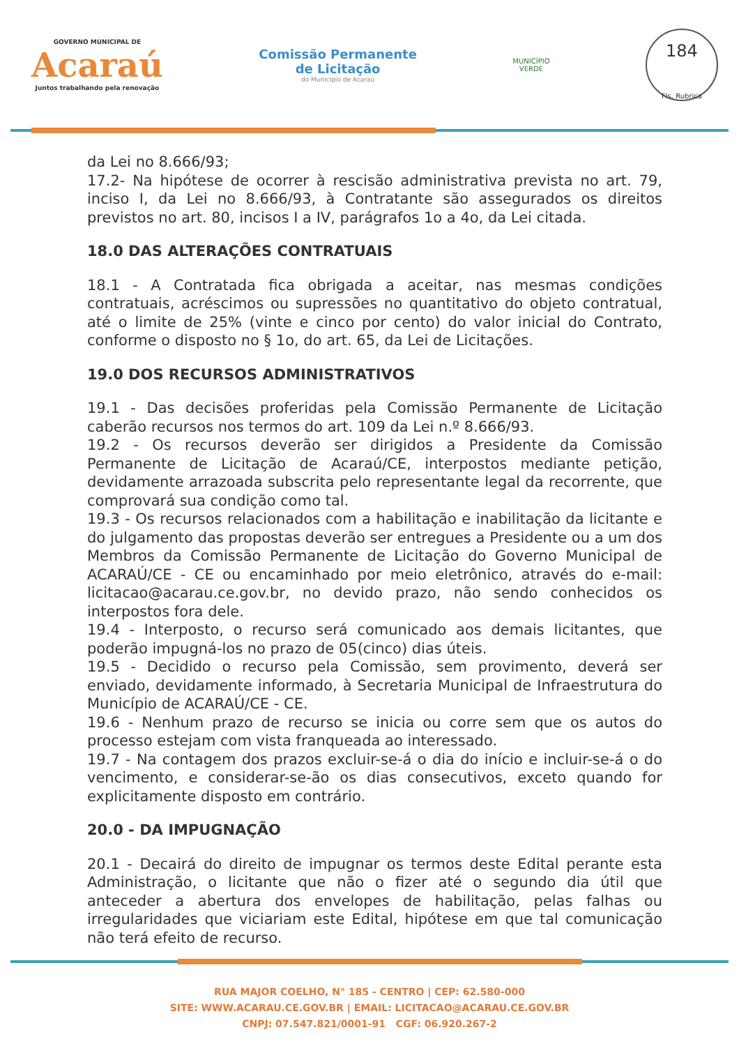GOVERNO MUNICIPAL DE
Acaraú
Juntos trabalhando pela renovação
Comissão Permanente
de Licitação
do Município de Acaraú
MUNICÍPIO
VERDE
184
Fls. Rubrica
da Lei no 8.666/93;
17.2- Na hipótese de ocorrer à rescisão administrativa prevista no art. 79, inciso I, da Lei no 8.666/93, à Contratante são assegurados os direitos previstos no art. 80, incisos I a IV, parágrafos 1o a 4o, da Lei citada.
18.0 DAS ALTERAÇÕES CONTRATUAIS
18.1 - A Contratada fica obrigada a aceitar, nas mesmas condições contratuais, acréscimos ou supressões no quantitativo do objeto contratual, até o limite de 25% (vinte e cinco por cento) do valor inicial do Contrato, conforme o disposto no § 1o, do art. 65, da Lei de Licitações.
19.0 DOS RECURSOS ADMINISTRATIVOS
19.1 - Das decisões proferidas pela Comissão Permanente de Licitação caberão recursos nos termos do art. 109 da Lei n.º 8.666/93.
19.2 - Os recursos deverão ser dirigidos a Presidente da Comissão Permanente de Licitação de Acaraú/CE, interpostos mediante petição, devidamente arrazoada subscrita pelo representante legal da recorrente, que comprovará sua condição como tal.
19.3 - Os recursos relacionados com a habilitação e inabilitação da licitante e do julgamento das propostas deverão ser entregues a Presidente ou a um dos Membros da Comissão Permanente de Licitação do Governo Municipal de ACARAÚ/CE - CE ou encaminhado por meio eletrônico, através do e-mail: licitacao@acarau.ce.gov.br, no devido prazo, não sendo conhecidos os interpostos fora dele.
19.4 - Interposto, o recurso será comunicado aos demais licitantes, que poderão impugná-los no prazo de 05(cinco) dias úteis.
19.5 - Decidido o recurso pela Comissão, sem provimento, deverá ser enviado, devidamente informado, à Secretaria Municipal de Infraestrutura do Município de ACARAÚ/CE - CE.
19.6 - Nenhum prazo de recurso se inicia ou corre sem que os autos do processo estejam com vista franqueada ao interessado.
19.7 - Na contagem dos prazos excluir-se-á o dia do início e incluir-se-á o do vencimento, e considerar-se-ão os dias consecutivos, exceto quando for explicitamente disposto em contrário.
20.0 - DA IMPUGNAÇÃO
20.1 - Decairá do direito de impugnar os termos deste Edital perante esta Administração, o licitante que não o fizer até o segundo dia útil que anteceder a abertura dos envelopes de habilitação, pelas falhas ou irregularidades que viciariam este Edital, hipótese em que tal comunicação não terá efeito de recurso.
RUA MAJOR COELHO, N° 185 - CENTRO | CEP: 62.580-000
SITE: WWW.ACARAU.CE.GOV.BR | EMAIL: LICITACAO@ACARAU.CE.GOV.BR
CNPJ: 07.547.821/0001-91 CGF: 06.920.267-2